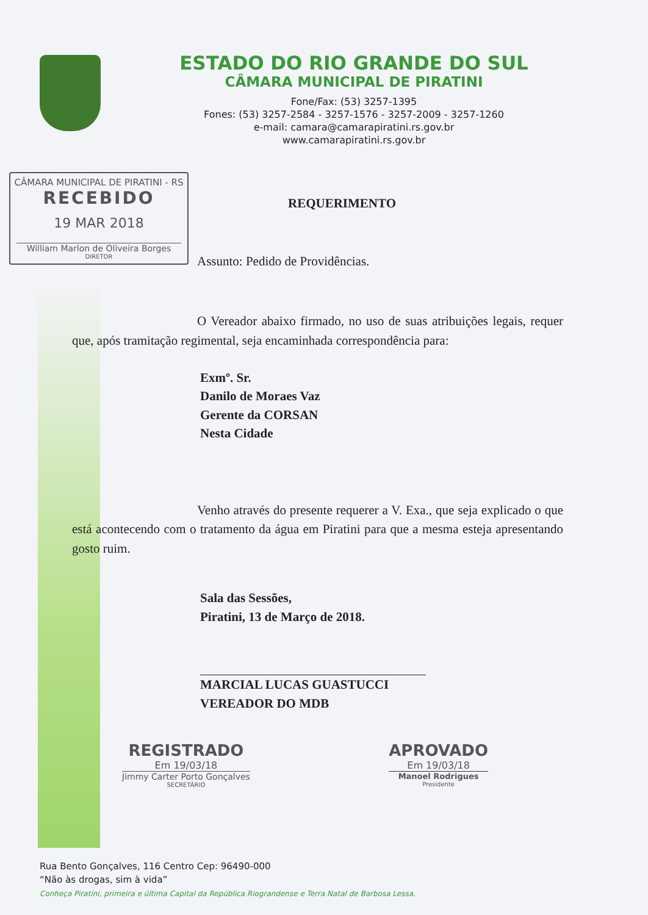ESTADO DO RIO GRANDE DO SUL
CÂMARA MUNICIPAL DE PIRATINI
Fone/Fax: (53) 3257-1395
Fones: (53) 3257-2584 - 3257-1576 - 3257-2009 - 3257-1260
e-mail: camara@camarapiratini.rs.gov.br
www.camarapiratini.rs.gov.br
CÂMARA MUNICIPAL DE PIRATINI - RS
RECEBIDO
19 MAR 2018
William Marlon de Oliveira Borges
DIRETOR
REQUERIMENTO
Assunto: Pedido de Providências.
O Vereador abaixo firmado, no uso de suas atribuições legais, requer que, após tramitação regimental, seja encaminhada correspondência para:
Exmº. Sr.
Danilo de Moraes Vaz
Gerente da CORSAN
Nesta Cidade
Venho através do presente requerer a V. Exa., que seja explicado o que está acontecendo com o tratamento da água em Piratini para que a mesma esteja apresentando gosto ruim.
Sala das Sessões,
Piratini, 13 de Março de 2018.
MARCIAL LUCAS GUASTUCCI
VEREADOR DO MDB
REGISTRADO
Em 19/03/18
Jimmy Carter Porto Gonçalves
SECRETÁRIO
APROVADO
Em 19/03/18
Manoel Rodrigues
Presidente
Rua Bento Gonçalves, 116 Centro Cep: 96490-000
“Não às drogas, sim à vida”
Conheça Piratini, primeira e última Capital da República Riograndense e Terra Natal de Barbosa Lessa.